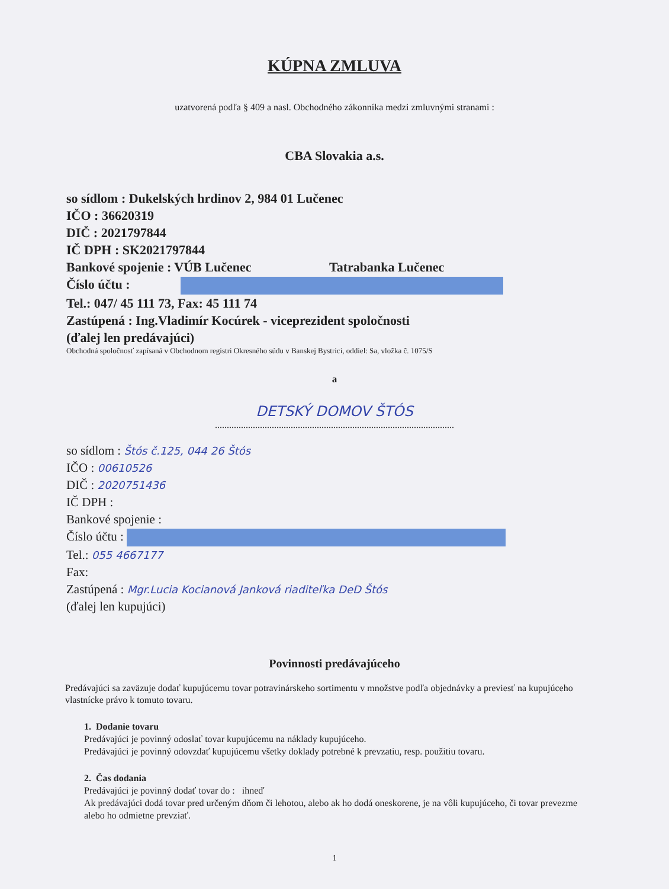KÚPNA ZMLUVA
uzatvorená podľa § 409 a nasl. Obchodného zákonníka medzi zmluvnými stranami :
CBA Slovakia a.s.
so sídlom : Dukelských hrdinov 2, 984 01 Lučenec
IČO : 36620319
DIČ : 2021797844
IČ DPH : SK2021797844
Bankové spojenie : VÚB Lučenec Tatrabanka Lučenec
Číslo účtu :
Tel.: 047/ 45 111 73, Fax: 45 111 74
Zastúpená : Ing.Vladimír Kocúrek - viceprezident spoločnosti
(ďalej len predávajúci)
Obchodná spoločnosť zapísaná v Obchodnom registri Okresného súdu v Banskej Bystrici, oddiel: Sa, vložka č. 1075/S
a
DETSKÝ DOMOV ŠTÓS
.....................................................................................................
so sídlom : Štós č.125, 044 26 Štós
IČO : 00610526
DIČ : 2020751436
IČ DPH :
Bankové spojenie :
Číslo účtu :
Tel.: 055 4667177
Fax:
Zastúpená : Mgr.Lucia Kocianová Janková riaditeľka DeD Štós
(ďalej len kupujúci)
Povinnosti predávajúceho
Predávajúci sa zaväzuje dodať kupujúcemu tovar potravinárskeho sortimentu v množstve podľa objednávky a previesť na kupujúceho vlastnícke právo k tomuto tovaru.
1. Dodanie tovaru
Predávajúci je povinný odoslať tovar kupujúcemu na náklady kupujúceho.
Predávajúci je povinný odovzdať kupujúcemu všetky doklady potrebné k prevzatiu, resp. použitiu tovaru.
2. Čas dodania
Predávajúci je povinný dodať tovar do : ihneď
Ak predávajúci dodá tovar pred určeným dňom či lehotou, alebo ak ho dodá oneskorene, je na vôli kupujúceho, či tovar prevezme alebo ho odmietne prevziať.
1